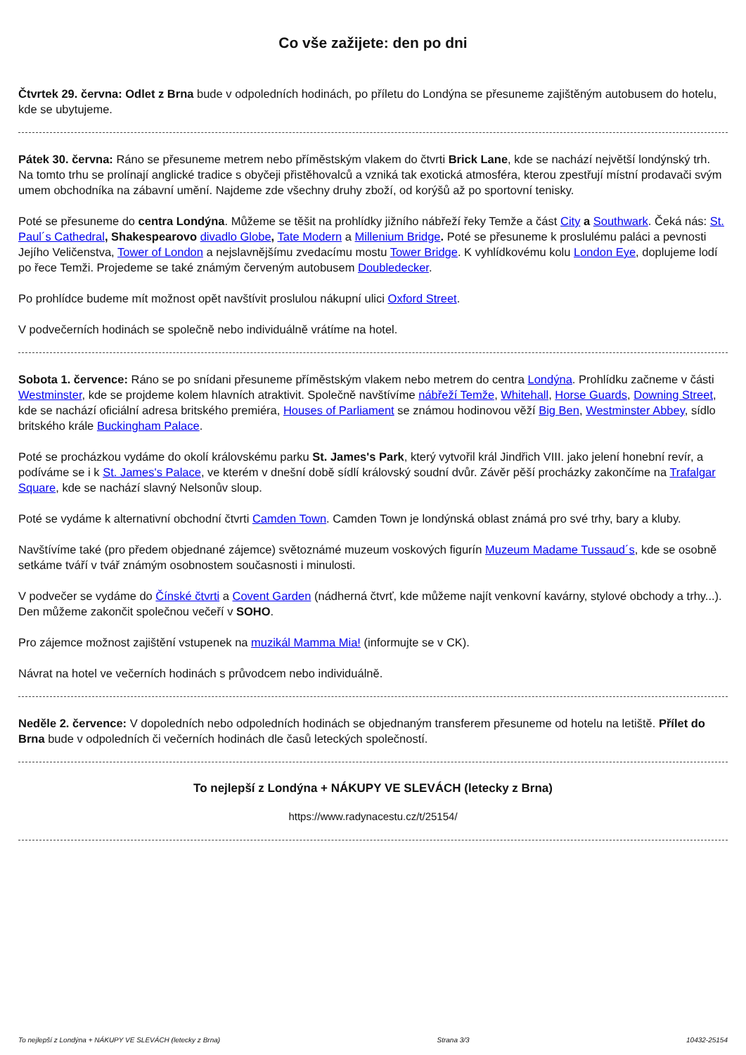Co vše zažijete: den po dni
Čtvrtek 29. června: Odlet z Brna bude v odpoledních hodinách, po příletu do Londýna se přesuneme zajištěným autobusem do hotelu, kde se ubytujeme.
Pátek 30. června: Ráno se přesuneme metrem nebo příměstským vlakem do čtvrti Brick Lane, kde se nachází největší londýnský trh. Na tomto trhu se prolínají anglické tradice s obyčeji přistěhovalců a vzniká tak exotická atmosféra, kterou zpestřují místní prodavači svým umem obchodníka na zábavní umění. Najdeme zde všechny druhy zboží, od korýšů až po sportovní tenisky.
Poté se přesuneme do centra Londýna. Můžeme se těšit na prohlídky jižního nábřeží řeky Temže a část City a Southwark. Čeká nás: St. Paul´s Cathedral, Shakespearovo divadlo Globe, Tate Modern a Millenium Bridge. Poté se přesuneme k proslulému paláci a pevnosti Jejího Veličenstva, Tower of London a nejslavnějšímu zvedacímu mostu Tower Bridge. K vyhlídkovému kolu London Eye, doplujeme lodí po řece Temži. Projedeme se také známým červeným autobusem Doubledecker.
Po prohlídce budeme mít možnost opět navštívit proslulou nákupní ulici Oxford Street.
V podvečerních hodinách se společně nebo individuálně vrátíme na hotel.
Sobota 1. července: Ráno se po snídani přesuneme příměstským vlakem nebo metrem do centra Londýna. Prohlídku začneme v části Westminster, kde se projdeme kolem hlavních atraktivit. Společně navštívíme nábřeží Temže, Whitehall, Horse Guards, Downing Street, kde se nachází oficiální adresa britského premiéra, Houses of Parliament se známou hodinovou věží Big Ben, Westminster Abbey, sídlo britského krále Buckingham Palace.
Poté se procházkou vydáme do okolí královskému parku St. James's Park, který vytvořil král Jindřich VIII. jako jelení honební revír, a podíváme se i k St. James's Palace, ve kterém v dnešní době sídlí královský soudní dvůr. Závěr pěší procházky zakončíme na Trafalgar Square, kde se nachází slavný Nelsonův sloup.
Poté se vydáme k alternativní obchodní čtvrti Camden Town. Camden Town je londýnská oblast známá pro své trhy, bary a kluby.
Navštívíme také (pro předem objednané zájemce) světoznámé muzeum voskových figurín Muzeum Madame Tussaud´s, kde se osobně setkáme tváří v tvář známým osobnostem současnosti i minulosti.
V podvečer se vydáme do Čínské čtvrti a Covent Garden (nádherná čtvrť, kde můžeme najít venkovní kavárny, stylové obchody a trhy...). Den můžeme zakončit společnou večeří v SOHO.
Pro zájemce možnost zajištění vstupenek na muzikál Mamma Mia! (informujte se v CK).
Návrat na hotel ve večerních hodinách s průvodcem nebo individuálně.
Neděle 2. července: V dopoledních nebo odpoledních hodinách se objednaným transferem přesuneme od hotelu na letiště. Přílet do Brna bude v odpoledních či večerních hodinách dle časů leteckých společností.
To nejlepší z Londýna + NÁKUPY VE SLEVÁCH (letecky z Brna)
https://www.radynacestu.cz/t/25154/
To nejlepší z Londýna + NÁKUPY VE SLEVÁCH (letecky z Brna) Strana 3/3 10432-25154